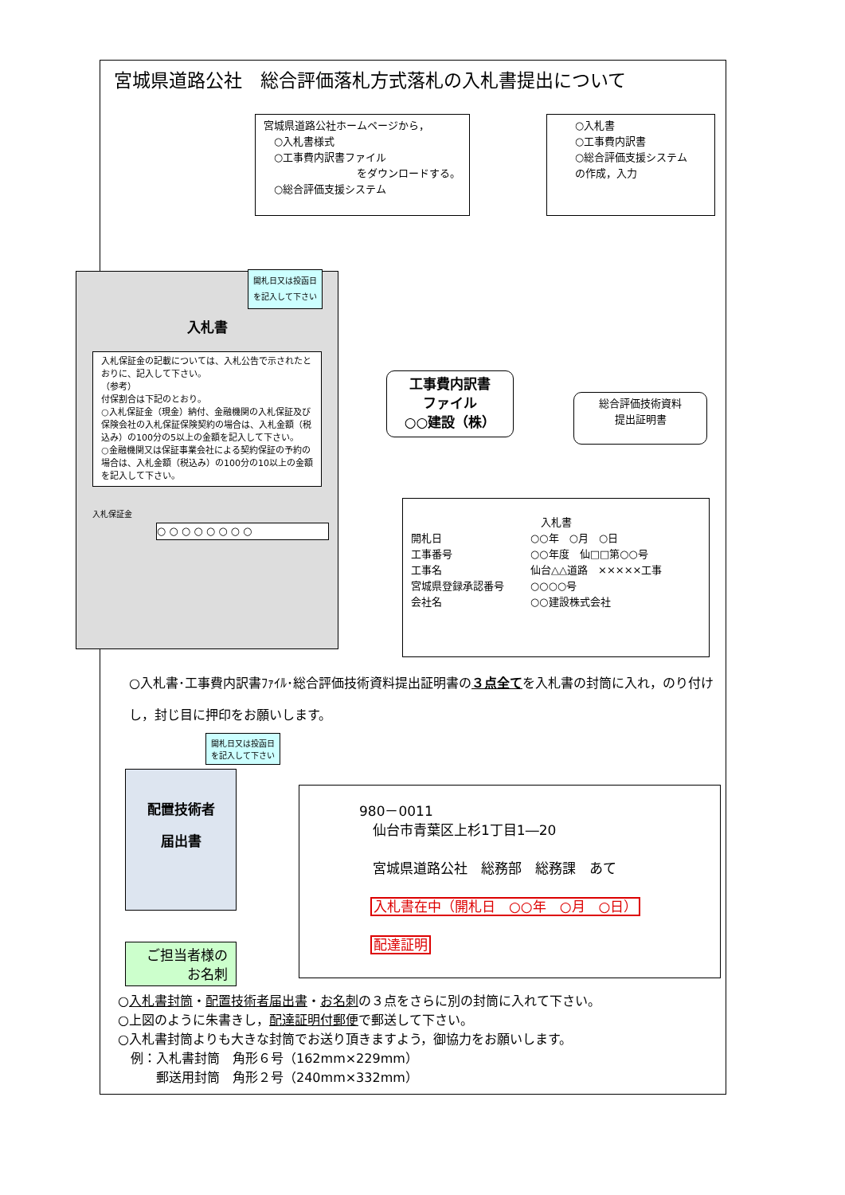宮城県道路公社　総合評価落札方式落札の入札書提出について
宮城県道路公社ホームページから，
　○入札書様式
　○工事費内訳書ファイル
　　　　　　　　　をダウンロードする。
　○総合評価支援システム
○入札書
○工事費内訳書
○総合評価支援システム
の作成，入力
開札日又は投函日
を記入して下さい
入札書
入札保証金の記載については、入札公告で示されたとおりに、記入して下さい。
（参考）
付保割合は下記のとおり。
○入札保証金（現金）納付、金融機関の入札保証及び保険会社の入札保証保険契約の場合は、入札金額（税込み）の100分の5以上の金額を記入して下さい。
○金融機関又は保証事業会社による契約保証の予約の場合は、入札金額（税込み）の100分の10以上の金額を記入して下さい。
入札保証金
○ ○ ○ ○ ○ ○ ○ ○
工事費内訳書
ファイル
○○建設（株）
総合評価技術資料
提出証明書
入札書
開札日 ○○年　○月　○日 工事番号 ○○年度　仙□□第○○号 工事名 仙台△△道路　×××××工事 宮城県登録承認番号 ○○○○号 会社名 ○○建設株式会社
○入札書･工事費内訳書ﾌｧｲﾙ･総合評価技術資料提出証明書の３点全てを入札書の封筒に入れ，のり付けし，封じ目に押印をお願いします。
配置技術者
届出書
開札日又は投函日
を記入して下さい
ご担当者様の
お名刺
980－0011
　仙台市青葉区上杉1丁目1―20
　宮城県道路公社　総務部　総務課　あて
入札書在中（開札日　○○年　○月　○日）
配達証明
○入札書封筒・配置技術者届出書・お名刺の３点をさらに別の封筒に入れて下さい。
○上図のように朱書きし，配達証明付郵便で郵送して下さい。
○入札書封筒よりも大きな封筒でお送り頂きますよう，御協力をお願いします。
　例：入札書封筒　角形６号（162mm×229mm）
　　　郵送用封筒　角形２号（240mm×332mm）